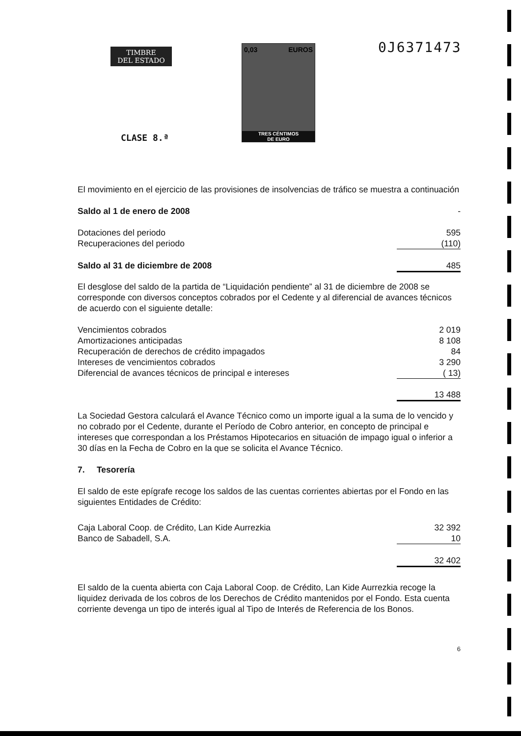TIMBRE
DEL ESTADO
0,03 EUROS
TRES CÉNTIMOS
DE EURO
0J6371473
CLASE 8.ª
El movimiento en el ejercicio de las provisiones de insolvencias de tráfico se muestra a continuación
| Saldo al 1 de enero de 2008 | - |
| Dotaciones del periodo | 595 |
| Recuperaciones del periodo | (110) |
| Saldo al 31 de diciembre de 2008 | 485 |
El desglose del saldo de la partida de “Liquidación pendiente” al 31 de diciembre de 2008 se corresponde con diversos conceptos cobrados por el Cedente y al diferencial de avances técnicos de acuerdo con el siguiente detalle:
| Vencimientos cobrados | 2 019 |
| Amortizaciones anticipadas | 8 108 |
| Recuperación de derechos de crédito impagados | 84 |
| Intereses de vencimientos cobrados | 3 290 |
| Diferencial de avances técnicos de principal e intereses | ( 13) |
| | 13 488 |
La Sociedad Gestora calculará el Avance Técnico como un importe igual a la suma de lo vencido y no cobrado por el Cedente, durante el Período de Cobro anterior, en concepto de principal e intereses que correspondan a los Préstamos Hipotecarios en situación de impago igual o inferior a 30 días en la Fecha de Cobro en la que se solicita el Avance Técnico.
7. Tesorería
El saldo de este epígrafe recoge los saldos de las cuentas corrientes abiertas por el Fondo en las siguientes Entidades de Crédito:
| Caja Laboral Coop. de Crédito, Lan Kide Aurrezkia | 32 392 |
| Banco de Sabadell, S.A. | 10 |
| | 32 402 |
El saldo de la cuenta abierta con Caja Laboral Coop. de Crédito, Lan Kide Aurrezkia recoge la liquidez derivada de los cobros de los Derechos de Crédito mantenidos por el Fondo. Esta cuenta corriente devenga un tipo de interés igual al Tipo de Interés de Referencia de los Bonos.
6